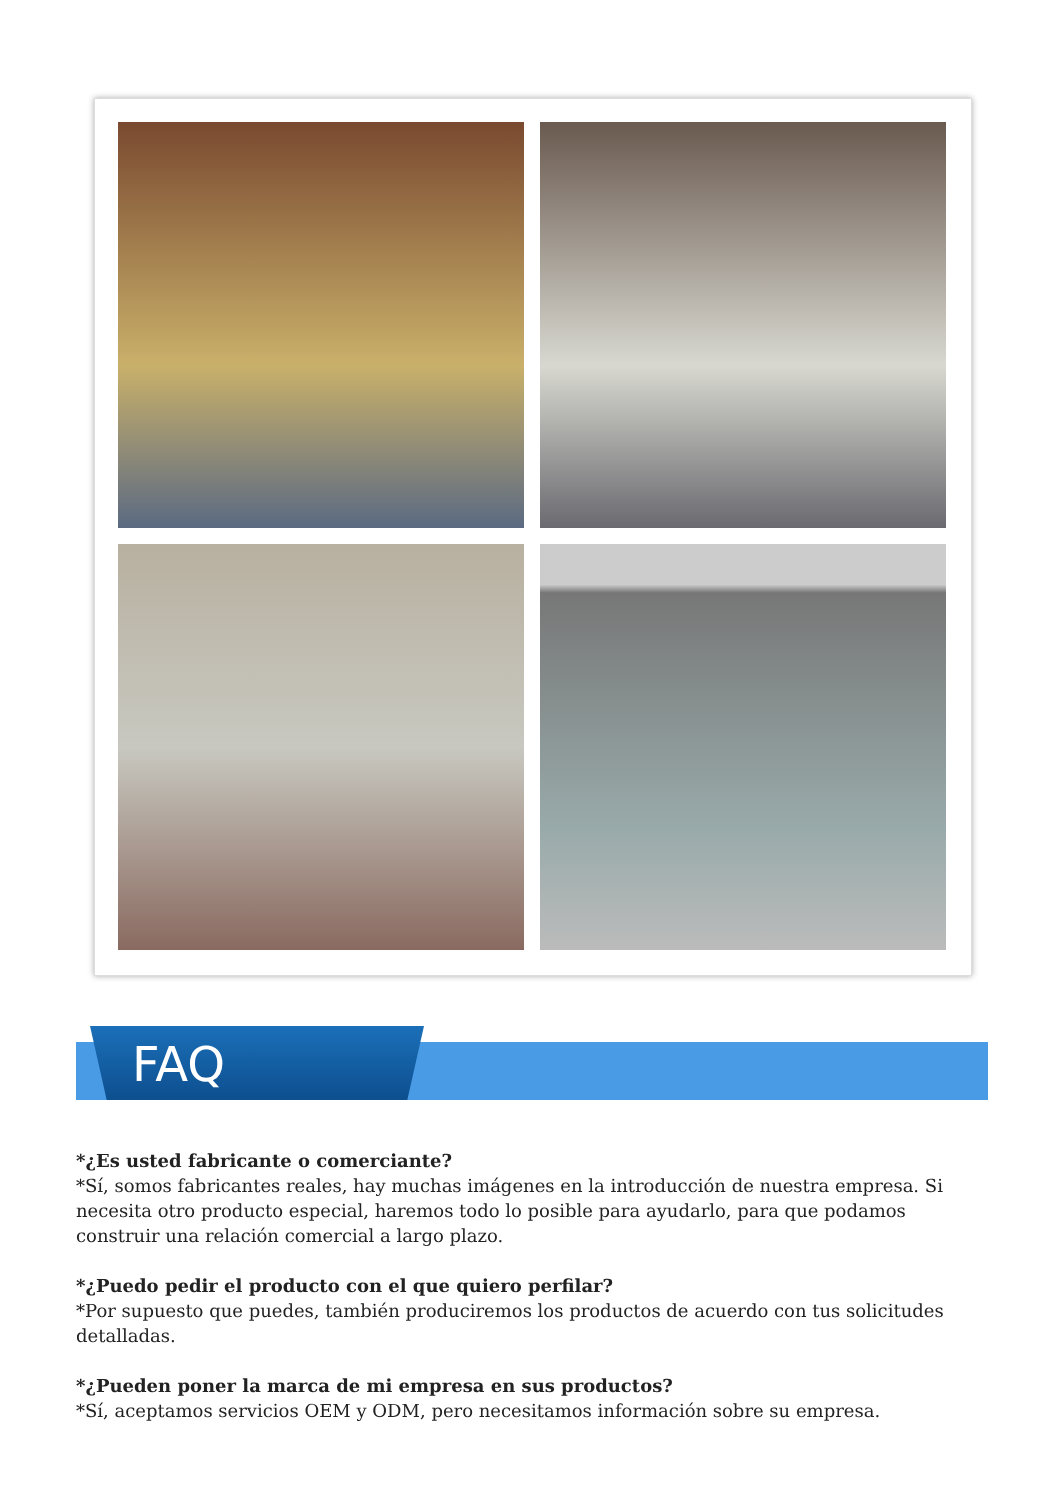FAQ
*¿Es usted fabricante o comerciante?
*Sí, somos fabricantes reales, hay muchas imágenes en la introducción de nuestra empresa. Si necesita otro producto especial, haremos todo lo posible para ayudarlo, para que podamos construir una relación comercial a largo plazo.
*¿Puedo pedir el producto con el que quiero perfilar?
*Por supuesto que puedes, también produciremos los productos de acuerdo con tus solicitudes detalladas.
*¿Pueden poner la marca de mi empresa en sus productos?
*Sí, aceptamos servicios OEM y ODM, pero necesitamos información sobre su empresa.